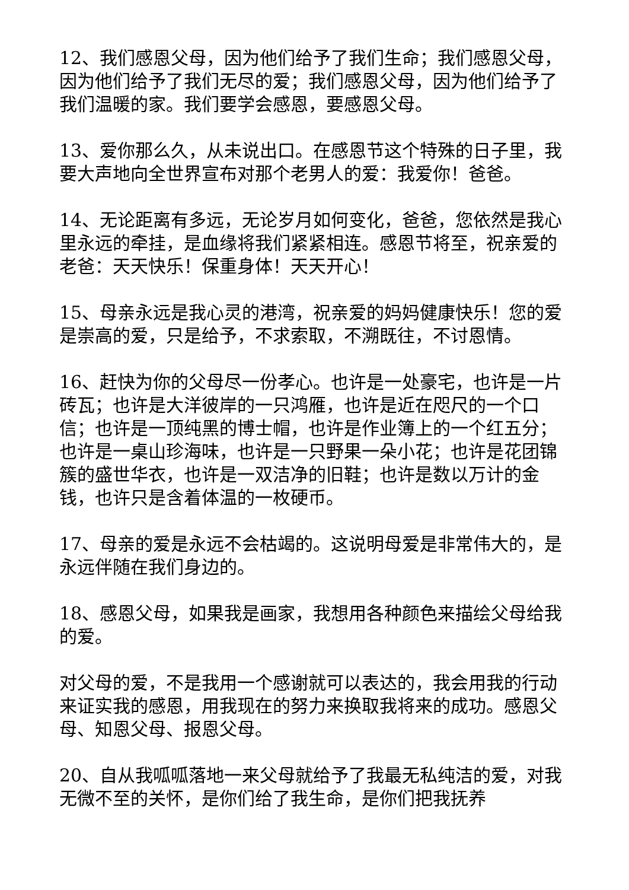12、我们感恩父母，因为他们给予了我们生命；我们感恩父母，因为他们给予了我们无尽的爱；我们感恩父母，因为他们给予了我们温暖的家。我们要学会感恩，要感恩父母。
13、爱你那么久，从未说出口。在感恩节这个特殊的日子里，我要大声地向全世界宣布对那个老男人的爱：我爱你！爸爸。
14、无论距离有多远，无论岁月如何变化，爸爸，您依然是我心里永远的牵挂，是血缘将我们紧紧相连。感恩节将至，祝亲爱的老爸：天天快乐！保重身体！天天开心！
15、母亲永远是我心灵的港湾，祝亲爱的妈妈健康快乐！您的爱是崇高的爱，只是给予，不求索取，不溯既往，不讨恩情。
16、赶快为你的父母尽一份孝心。也许是一处豪宅，也许是一片砖瓦；也许是大洋彼岸的一只鸿雁，也许是近在咫尺的一个口信；也许是一顶纯黑的博士帽，也许是作业簿上的一个红五分；也许是一桌山珍海味，也许是一只野果一朵小花；也许是花团锦簇的盛世华衣，也许是一双洁净的旧鞋；也许是数以万计的金钱，也许只是含着体温的一枚硬币。
17、母亲的爱是永远不会枯竭的。这说明母爱是非常伟大的，是永远伴随在我们身边的。
18、感恩父母，如果我是画家，我想用各种颜色来描绘父母给我的爱。
对父母的爱，不是我用一个感谢就可以表达的，我会用我的行动来证实我的感恩，用我现在的努力来换取我将来的成功。感恩父母、知恩父母、报恩父母。
20、自从我呱呱落地一来父母就给予了我最无私纯洁的爱，对我无微不至的关怀，是你们给了我生命，是你们把我抚养